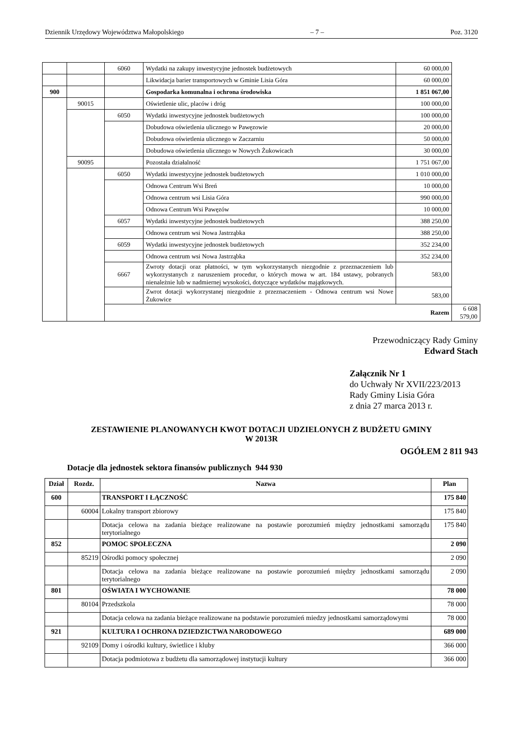Dziennik Urzędowy Województwa Małopolskiego – 7 – Poz. 3120
| | | 6060 | Wydatki na zakupy inwestycyjne jednostek budżetowych | 60 000,00 | |
| | | | Likwidacja barier transportowych w Gminie Lisia Góra | 60 000,00 | |
| 900 | | | Gospodarka komunalna i ochrona środowiska | 1 851 067,00 | |
| | 90015 | | Oświetlenie ulic, placów i dróg | 100 000,00 | |
| | | 6050 | Wydatki inwestycyjne jednostek budżetowych | 100 000,00 | |
| | | | Dobudowa oświetlenia ulicznego w Pawęzowie | 20 000,00 | |
| | | | Dobudowa oświetlenia ulicznego w Zaczarniu | 50 000,00 | |
| | | | Dobudowa oświetlenia ulicznego w Nowych Żukowicach | 30 000,00 | |
| | 90095 | | Pozostała działalność | 1 751 067,00 | |
| | | 6050 | Wydatki inwestycyjne jednostek budżetowych | 1 010 000,00 | |
| | | | Odnowa Centrum Wsi Breń | 10 000,00 | |
| | | | Odnowa centrum wsi Lisia Góra | 990 000,00 | |
| | | | Odnowa Centrum Wsi Pawęzów | 10 000,00 | |
| | | 6057 | Wydatki inwestycyjne jednostek budżetowych | 388 250,00 | |
| | | | Odnowa centrum wsi Nowa Jastrząbka | 388 250,00 | |
| | | 6059 | Wydatki inwestycyjne jednostek budżetowych | 352 234,00 | |
| | | | Odnowa centrum wsi Nowa Jastrząbka | 352 234,00 | |
| | | 6667 | Zwroty dotacji oraz płatności, w tym wykorzystanych niezgodnie z przeznaczeniem lub wykorzystanych z naruszeniem procedur, o których mowa w art. 184 ustawy, pobranych nienależnie lub w nadmiernej wysokości, dotyczące wydatków majątkowych. | 583,00 | |
| | | | Zwrot dotacji wykorzystanej niezgodnie z przeznaczeniem - Odnowa centrum wsi Nowe Żukowice | 583,00 | |
| | | Razem | | | 6 608 579,00 |
Przewodniczący Rady Gminy
Edward Stach
Załącznik Nr 1
do Uchwały Nr XVII/223/2013
Rady Gminy Lisia Góra
z dnia 27 marca 2013 r.
ZESTAWIENIE PLANOWANYCH KWOT DOTACJI UDZIELONYCH Z BUDŻETU GMINY
W 2013R
OGÓŁEM 2 811 943
Dotacje dla jednostek sektora finansów publicznych 944 930
| Dział | Rozdz. | Nazwa | Plan |
| --- | --- | --- | --- |
| 600 | | TRANSPORT I ŁĄCZNOŚĆ | 175 840 |
| | 60004 | Lokalny transport zbiorowy | 175 840 |
| | | Dotacja celowa na zadania bieżące realizowane na postawie porozumień między jednostkami samorządu terytorialnego | 175 840 |
| 852 | | POMOC SPOŁECZNA | 2 090 |
| | 85219 | Ośrodki pomocy społecznej | 2 090 |
| | | Dotacja celowa na zadania bieżące realizowane na postawie porozumień między jednostkami samorządu terytorialnego | 2 090 |
| 801 | | OŚWIATA I WYCHOWANIE | 78 000 |
| | 80104 | Przedszkola | 78 000 |
| | | Dotacja celowa na zadania bieżące realizowane na podstawie porozumień miedzy jednostkami samorządowymi | 78 000 |
| 921 | | KULTURA I OCHRONA DZIEDZICTWA NARODOWEGO | 689 000 |
| | 92109 | Domy i ośrodki kultury, świetlice i kluby | 366 000 |
| | | Dotacja podmiotowa z budżetu dla samorządowej instytucji kultury | 366 000 |